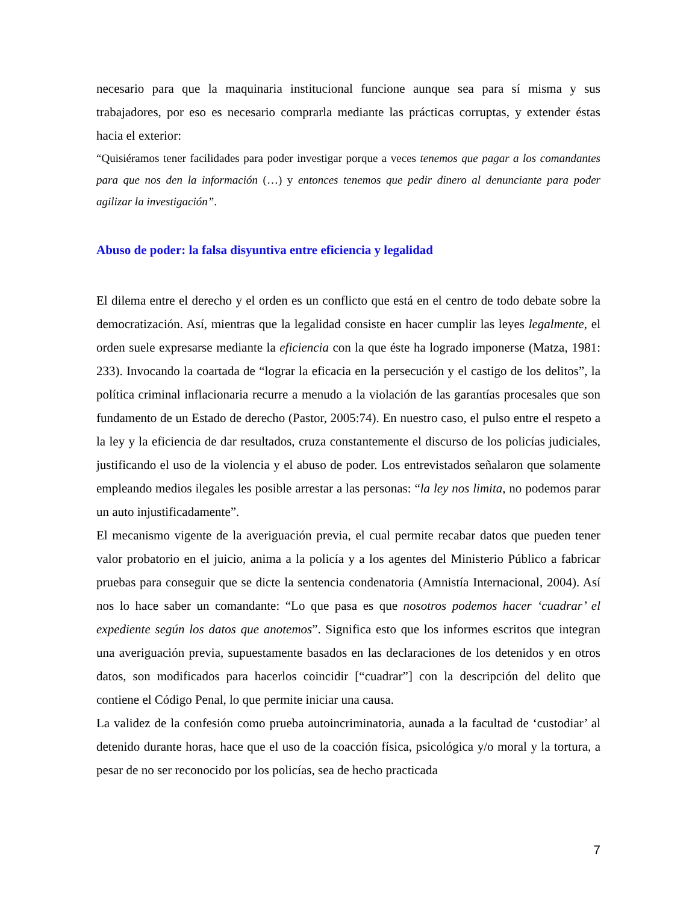necesario para que la maquinaria institucional funcione aunque sea para sí misma y sus trabajadores, por eso es necesario comprarla mediante las prácticas corruptas, y extender éstas hacia el exterior:
“Quisiéramos tener facilidades para poder investigar porque a veces tenemos que pagar a los comandantes para que nos den la información (…) y entonces tenemos que pedir dinero al denunciante para poder agilizar la investigación”.
Abuso de poder: la falsa disyuntiva entre eficiencia y legalidad
El dilema entre el derecho y el orden es un conflicto que está en el centro de todo debate sobre la democratización. Así, mientras que la legalidad consiste en hacer cumplir las leyes legalmente, el orden suele expresarse mediante la eficiencia con la que éste ha logrado imponerse (Matza, 1981: 233). Invocando la coartada de “lograr la eficacia en la persecución y el castigo de los delitos”, la política criminal inflacionaria recurre a menudo a la violación de las garantías procesales que son fundamento de un Estado de derecho (Pastor, 2005:74). En nuestro caso, el pulso entre el respeto a la ley y la eficiencia de dar resultados, cruza constantemente el discurso de los policías judiciales, justificando el uso de la violencia y el abuso de poder. Los entrevistados señalaron que solamente empleando medios ilegales les posible arrestar a las personas: “la ley nos limita, no podemos parar un auto injustificadamente”.
El mecanismo vigente de la averiguación previa, el cual permite recabar datos que pueden tener valor probatorio en el juicio, anima a la policía y a los agentes del Ministerio Público a fabricar pruebas para conseguir que se dicte la sentencia condenatoria (Amnistía Internacional, 2004). Así nos lo hace saber un comandante: “Lo que pasa es que nosotros podemos hacer ‘cuadrar’ el expediente según los datos que anotemos”. Significa esto que los informes escritos que integran una averiguación previa, supuestamente basados en las declaraciones de los detenidos y en otros datos, son modificados para hacerlos coincidir [“cuadrar”] con la descripción del delito que contiene el Código Penal, lo que permite iniciar una causa.
La validez de la confesión como prueba autoincriminatoria, aunada a la facultad de ‘custodiar’ al detenido durante horas, hace que el uso de la coacción física, psicológica y/o moral y la tortura, a pesar de no ser reconocido por los policías, sea de hecho practicada
7